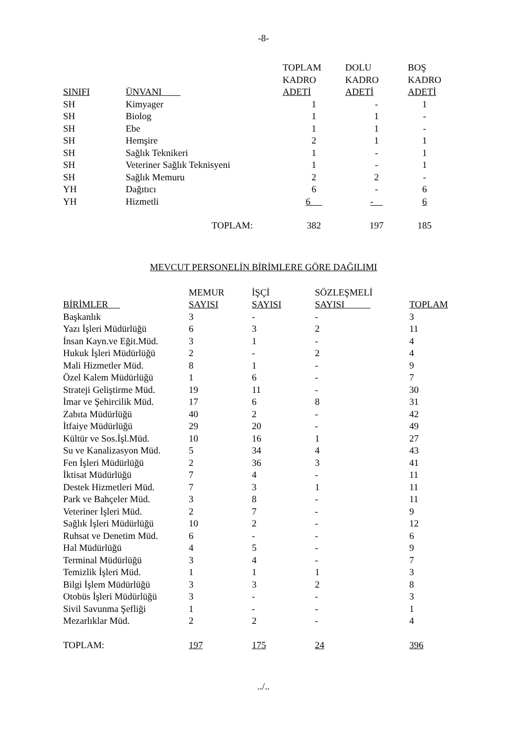-8-
| SINIFI | ÜNVANI | TOPLAM KADRO ADETİ | DOLU KADRO ADETİ | BOŞ KADRO ADETİ |
| --- | --- | --- | --- | --- |
| SH | Kimyager | 1 | - | 1 |
| SH | Biolog | 1 | 1 | - |
| SH | Ebe | 1 | 1 | - |
| SH | Hemşire | 2 | 1 | 1 |
| SH | Sağlık Teknikeri | 1 | - | 1 |
| SH | Veteriner Sağlık Teknisyeni | 1 | - | 1 |
| SH | Sağlık Memuru | 2 | 2 | - |
| YH | Dağıtıcı | 6 | - | 6 |
| YH | Hizmetli | 6 | - | 6 |
| TOPLAM: | | 382 | 197 | 185 |
MEVCUT PERSONELİN BİRİMLERE GÖRE DAĞILIMI
| BİRİMLER | MEMUR SAYISI | İŞÇİ SAYISI | SÖZLEŞMELİ SAYISI | TOPLAM |
| --- | --- | --- | --- | --- |
| Başkanlık | 3 | - | - | 3 |
| Yazı İşleri Müdürlüğü | 6 | 3 | 2 | 11 |
| İnsan Kayn.ve Eğit.Müd. | 3 | 1 | - | 4 |
| Hukuk İşleri Müdürlüğü | 2 | - | 2 | 4 |
| Mali Hizmetler Müd. | 8 | 1 | - | 9 |
| Özel Kalem Müdürlüğü | 1 | 6 | - | 7 |
| Strateji Geliştirme Müd. | 19 | 11 | - | 30 |
| İmar ve Şehircilik Müd. | 17 | 6 | 8 | 31 |
| Zabıta Müdürlüğü | 40 | 2 | - | 42 |
| İtfaiye Müdürlüğü | 29 | 20 | - | 49 |
| Kültür ve Sos.İşl.Müd. | 10 | 16 | 1 | 27 |
| Su ve Kanalizasyon Müd. | 5 | 34 | 4 | 43 |
| Fen İşleri Müdürlüğü | 2 | 36 | 3 | 41 |
| İktisat Müdürlüğü | 7 | 4 | - | 11 |
| Destek Hizmetleri Müd. | 7 | 3 | 1 | 11 |
| Park ve Bahçeler Müd. | 3 | 8 | - | 11 |
| Veteriner İşleri Müd. | 2 | 7 | - | 9 |
| Sağlık İşleri Müdürlüğü | 10 | 2 | - | 12 |
| Ruhsat ve Denetim Müd. | 6 | - | - | 6 |
| Hal Müdürlüğü | 4 | 5 | - | 9 |
| Terminal Müdürlüğü | 3 | 4 | - | 7 |
| Temizlik İşleri Müd. | 1 | 1 | 1 | 3 |
| Bilgi İşlem Müdürlüğü | 3 | 3 | 2 | 8 |
| Otobüs İşleri Müdürlüğü | 3 | - | - | 3 |
| Sivil Savunma Şefliği | 1 | - | - | 1 |
| Mezarlıklar Müd. | 2 | 2 | - | 4 |
| TOPLAM: | 197 | 175 | 24 | 396 |
../..